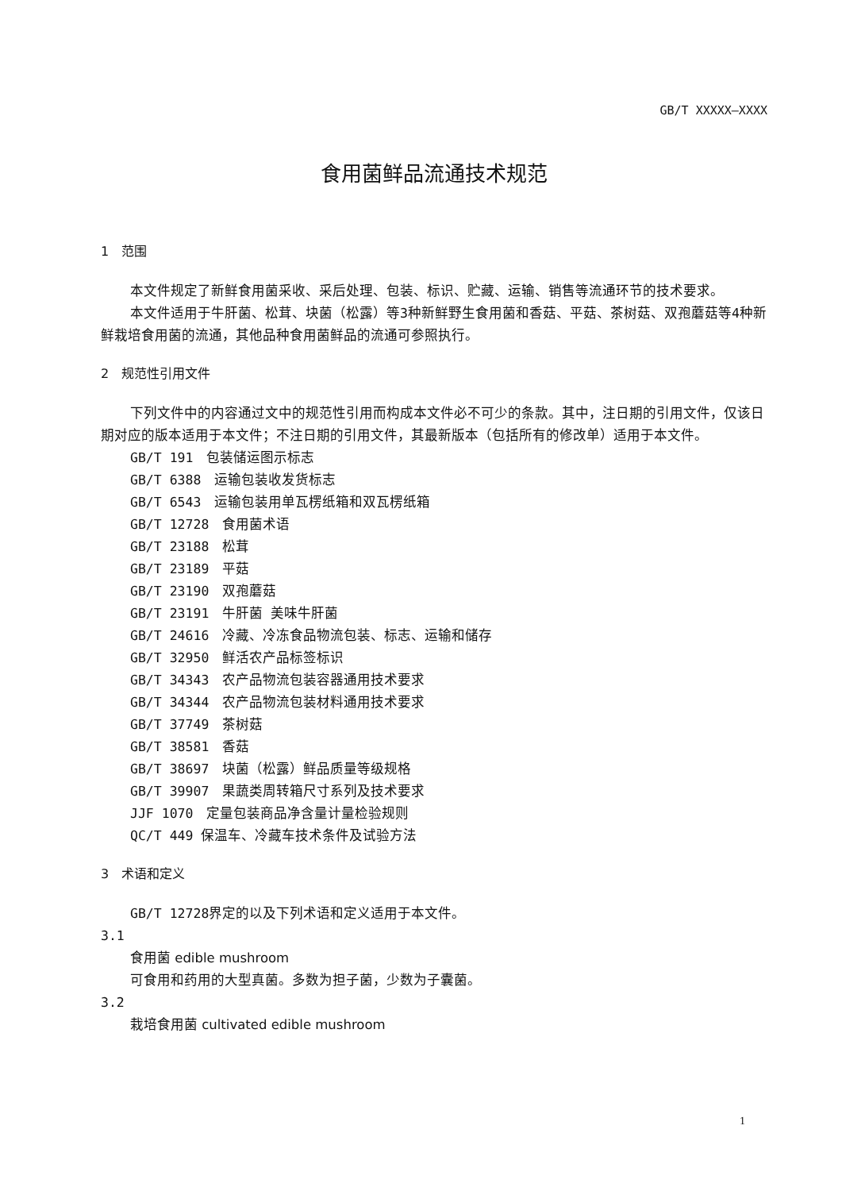GB/T XXXXX—XXXX
食用菌鲜品流通技术规范
1　范围
本文件规定了新鲜食用菌采收、采后处理、包装、标识、贮藏、运输、销售等流通环节的技术要求。
本文件适用于牛肝菌、松茸、块菌（松露）等3种新鲜野生食用菌和香菇、平菇、茶树菇、双孢蘑菇等4种新鲜栽培食用菌的流通，其他品种食用菌鲜品的流通可参照执行。
2　规范性引用文件
下列文件中的内容通过文中的规范性引用而构成本文件必不可少的条款。其中，注日期的引用文件，仅该日期对应的版本适用于本文件；不注日期的引用文件，其最新版本（包括所有的修改单）适用于本文件。
GB/T 191　包装储运图示标志
GB/T 6388　运输包装收发货标志
GB/T 6543　运输包装用单瓦楞纸箱和双瓦楞纸箱
GB/T 12728　食用菌术语
GB/T 23188　松茸
GB/T 23189　平菇
GB/T 23190　双孢蘑菇
GB/T 23191　牛肝菌 美味牛肝菌
GB/T 24616　冷藏、冷冻食品物流包装、标志、运输和储存
GB/T 32950　鲜活农产品标签标识
GB/T 34343　农产品物流包装容器通用技术要求
GB/T 34344　农产品物流包装材料通用技术要求
GB/T 37749　茶树菇
GB/T 38581　香菇
GB/T 38697　块菌（松露）鲜品质量等级规格
GB/T 39907　果蔬类周转箱尺寸系列及技术要求
JJF 1070　定量包装商品净含量计量检验规则
QC/T 449 保温车、冷藏车技术条件及试验方法
3　术语和定义
GB/T 12728界定的以及下列术语和定义适用于本文件。
3.1
食用菌 edible mushroom
可食用和药用的大型真菌。多数为担子菌，少数为子囊菌。
3.2
栽培食用菌 cultivated edible mushroom
1